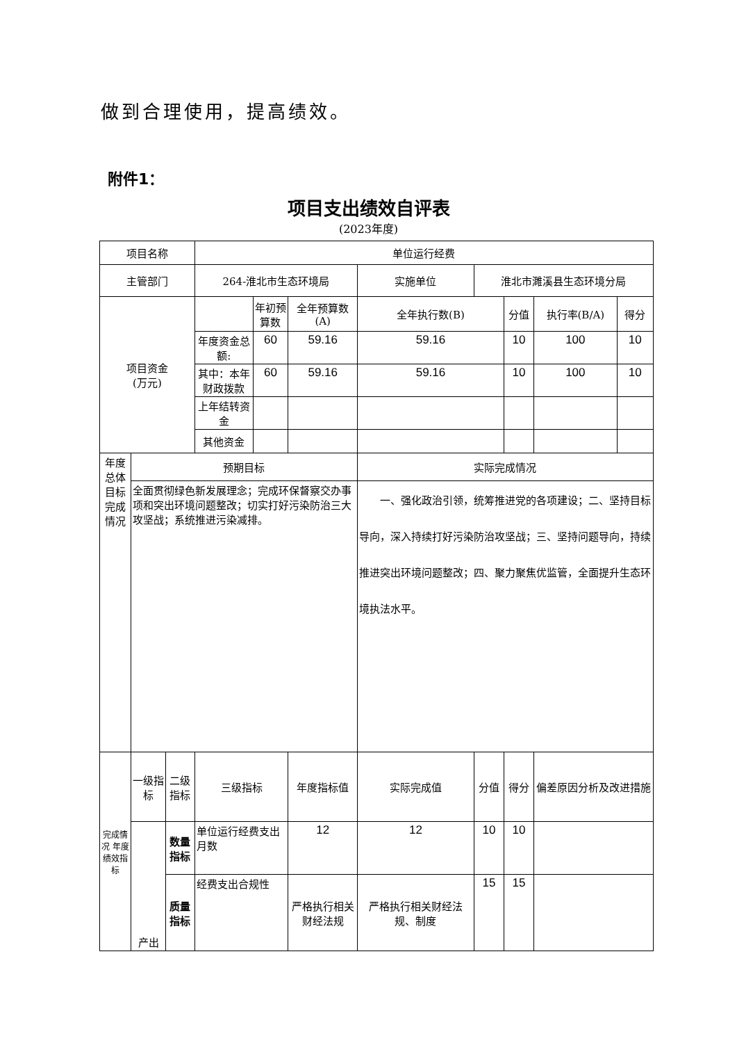做到合理使用，提高绩效。
附件1：
项目支出绩效自评表
(2023年度)
| 项目名称 | | | 单位运行经费 | | | | | | | |
| 主管部门 | | | 264-淮北市生态环境局 | | | 实施单位 | 淮北市濉溪县生态环境分局 | | | |
| 项目资金 (万元) | | | | 年初预算数 | 全年预算数(A) | 全年执行数(B) | | 分值 | 执行率(B/A) | 得分 |
| | | | 年度资金总额: | 60 | 59.16 | 59.16 | | 10 | 100 | 10 |
| | | | 其中：本年财政拨款 | 60 | 59.16 | 59.16 | | 10 | 100 | 10 |
| | | | 上年结转资金 | | | | | | | |
| | | | 其他资金 | | | | | | | |
| 年度总体目标完成情况 | 预期目标 | | | | | 实际完成情况 | | | | |
| | 全面贯彻绿色新发展理念；完成环保督察交办事项和突出环境问题整改；切实打好污染防治三大攻坚战；系统推进污染减排。 | | | | | 一、强化政治引领，统筹推进党的各项建设；二、坚持目标导向，深入持续打好污染防治攻坚战；三、坚持问题导向，持续推进突出环境问题整改；四、聚力聚焦优监管，全面提升生态环境执法水平。 | | | | |
| 完成情况 年度绩效指标 | 一级指标 | 二级指标 | 三级指标 | | 年度指标值 | 实际完成值 | 分值 | 得分 | 偏差原因分析及改进措施 | |
| | 产出 | 数量指标 | 单位运行经费支出月数 | | 12 | 12 | 10 | 10 | | |
| | | 质量指标 | 经费支出合规性 | | 严格执行相关财经法规 | 严格执行相关财经法规、制度 | 15 | 15 | | |